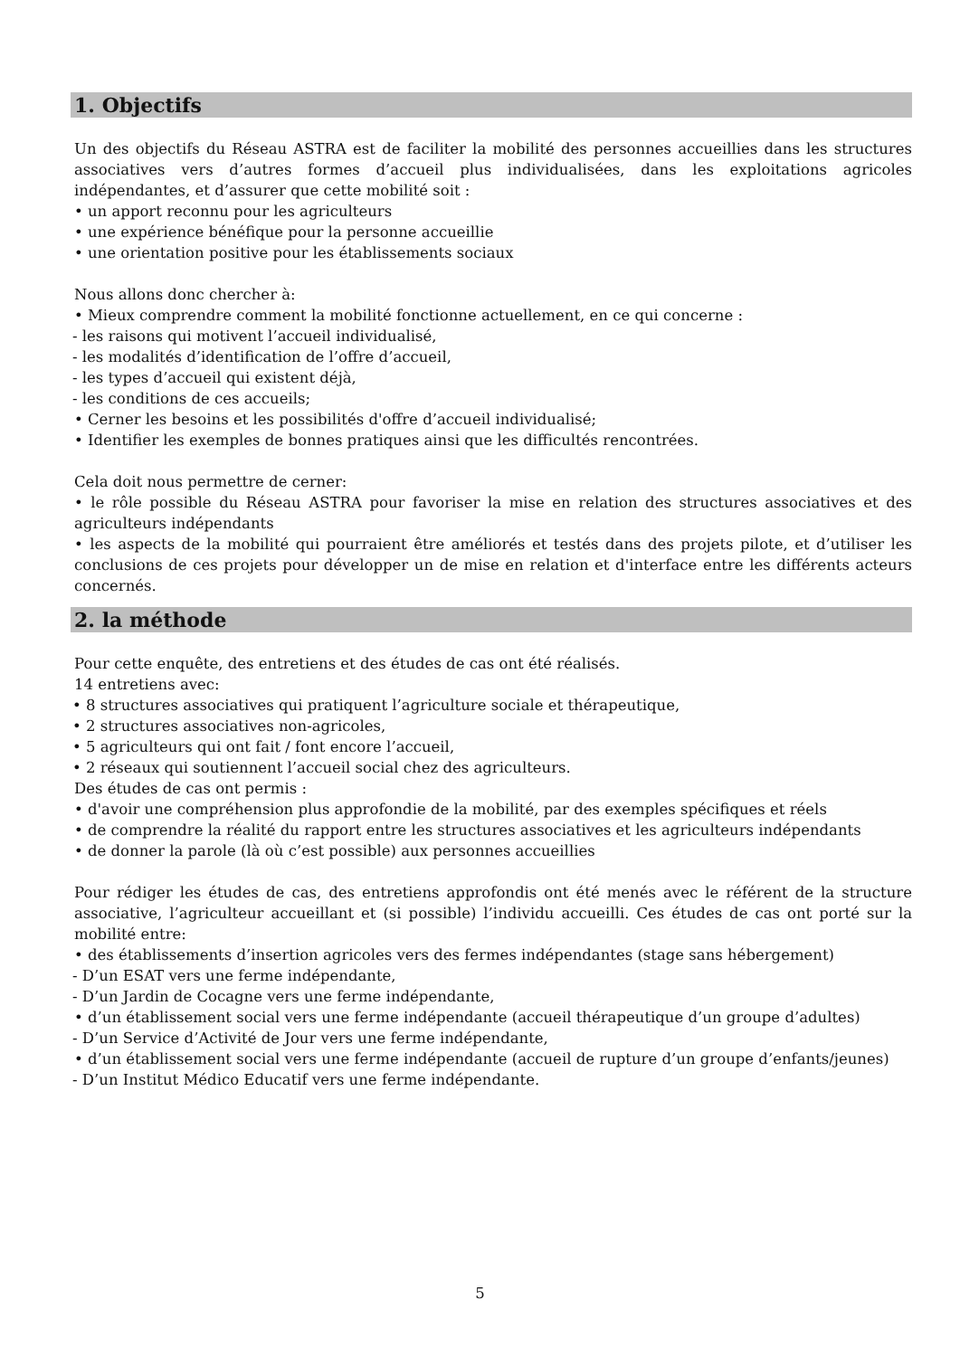1. Objectifs
Un des objectifs du Réseau ASTRA est de faciliter la mobilité des personnes accueillies dans les structures associatives vers d’autres formes d’accueil plus individualisées, dans les exploitations agricoles indépendantes, et d’assurer que cette mobilité soit :
• un apport reconnu pour les agriculteurs
• une expérience bénéfique pour la personne accueillie
• une orientation positive pour les établissements sociaux
Nous allons donc chercher à:
• Mieux comprendre comment la mobilité fonctionne actuellement, en ce qui concerne :
- les raisons qui motivent l’accueil individualisé,
- les modalités d’identification de l’offre d’accueil,
- les types d’accueil qui existent déjà,
- les conditions de ces accueils;
• Cerner les besoins et les possibilités d'offre d’accueil individualisé;
• Identifier les exemples de bonnes pratiques ainsi que les difficultés rencontrées.
Cela doit nous permettre de cerner:
• le rôle possible du Réseau ASTRA pour favoriser la mise en relation des structures associatives et des agriculteurs indépendants
• les aspects de la mobilité qui pourraient être améliorés et testés dans des projets pilote, et d’utiliser les conclusions de ces projets pour développer un de mise en relation et d'interface entre les différents acteurs concernés.
2. la méthode
Pour cette enquête, des entretiens et des études de cas ont été réalisés.
14 entretiens avec:
• 8 structures associatives qui pratiquent l’agriculture sociale et thérapeutique,
• 2 structures associatives non-agricoles,
• 5 agriculteurs qui ont fait / font encore l’accueil,
• 2 réseaux qui soutiennent l’accueil social chez des agriculteurs.
Des études de cas ont permis :
• d'avoir une compréhension plus approfondie de la mobilité, par des exemples spécifiques et réels
• de comprendre la réalité du rapport entre les structures associatives et les agriculteurs indépendants
• de donner la parole (là où c’est possible) aux personnes accueillies
Pour rédiger les études de cas, des entretiens approfondis ont été menés avec le référent de la structure associative, l’agriculteur accueillant et (si possible) l’individu accueilli. Ces études de cas ont porté sur la mobilité entre:
• des établissements d’insertion agricoles vers des fermes indépendantes (stage sans hébergement)
- D’un ESAT vers une ferme indépendante,
- D’un Jardin de Cocagne vers une ferme indépendante,
• d’un établissement social vers une ferme indépendante (accueil thérapeutique d’un groupe d’adultes)
- D’un Service d’Activité de Jour vers une ferme indépendante,
• d’un établissement social vers une ferme indépendante (accueil de rupture d’un groupe d’enfants/jeunes)
- D’un Institut Médico Educatif vers une ferme indépendante.
5